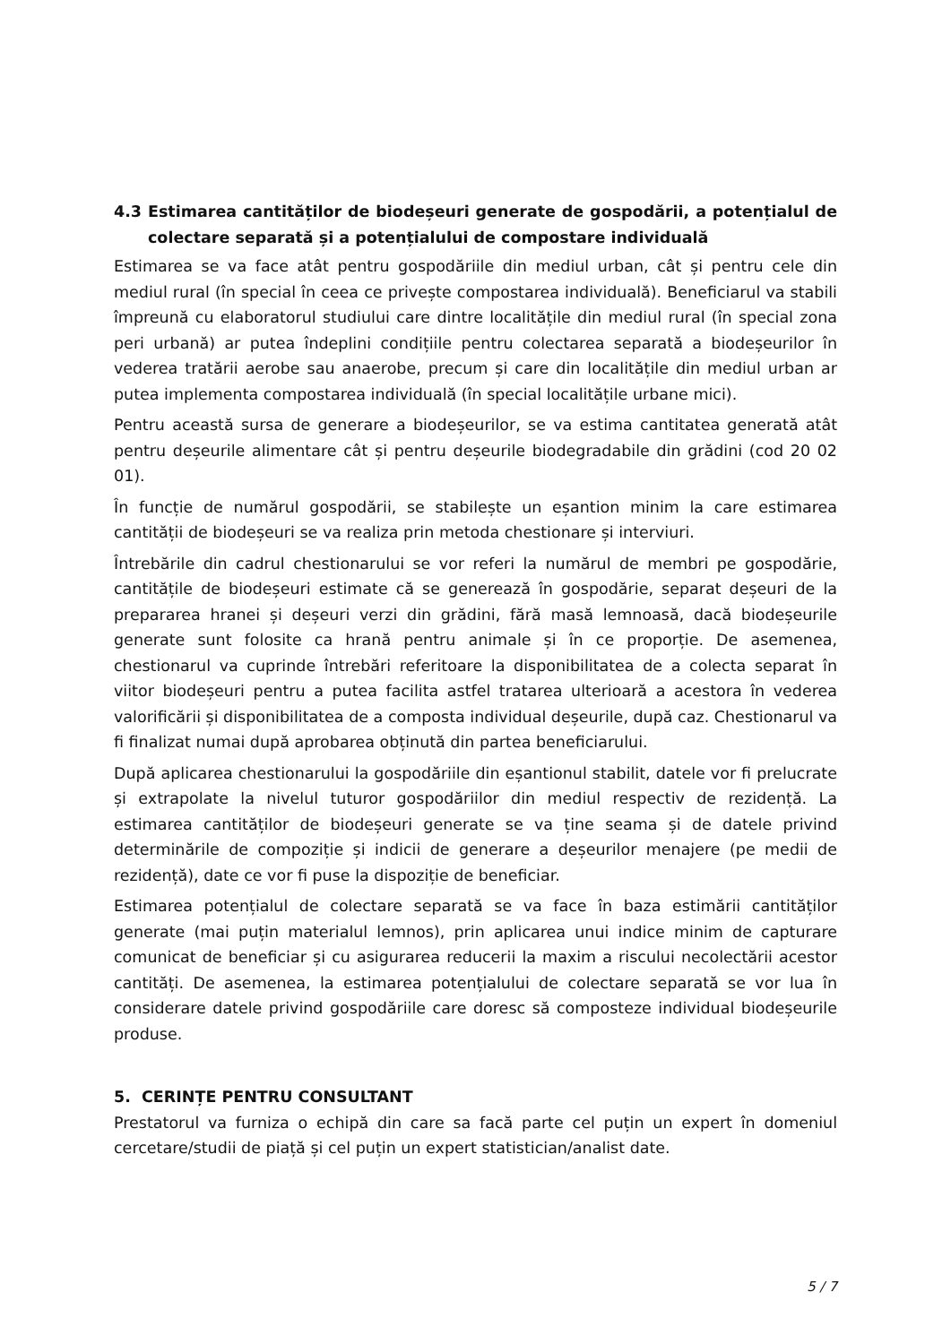4.3 Estimarea cantităților de biodeșeuri generate de gospodării, a potențialul de colectare separată și a potențialului de compostare individuală
Estimarea se va face atât pentru gospodăriile din mediul urban, cât și pentru cele din mediul rural (în special în ceea ce privește compostarea individuală). Beneficiarul va stabili împreună cu elaboratorul studiului care dintre localitățile din mediul rural (în special zona peri urbană) ar putea îndeplini condițiile pentru colectarea separată a biodeșeurilor în vederea tratării aerobe sau anaerobe, precum și care din localitățile din mediul urban ar putea implementa compostarea individuală (în special localitățile urbane mici).
Pentru această sursa de generare a biodeșeurilor, se va estima cantitatea generată atât pentru deșeurile alimentare cât și pentru deșeurile biodegradabile din grădini (cod 20 02 01).
În funcție de numărul gospodării, se stabilește un eșantion minim la care estimarea cantității de biodeșeuri se va realiza prin metoda chestionare și interviuri.
Întrebările din cadrul chestionarului se vor referi la numărul de membri pe gospodărie, cantitățile de biodeșeuri estimate că se generează în gospodărie, separat deșeuri de la prepararea hranei și deșeuri verzi din grădini, fără masă lemnoasă, dacă biodeșeurile generate sunt folosite ca hrană pentru animale și în ce proporție. De asemenea, chestionarul va cuprinde întrebări referitoare la disponibilitatea de a colecta separat în viitor biodeșeuri pentru a putea facilita astfel tratarea ulterioară a acestora în vederea valorificării și disponibilitatea de a composta individual deșeurile, după caz. Chestionarul va fi finalizat numai după aprobarea obținută din partea beneficiarului.
După aplicarea chestionarului la gospodăriile din eșantionul stabilit, datele vor fi prelucrate și extrapolate la nivelul tuturor gospodăriilor din mediul respectiv de rezidență. La estimarea cantităților de biodeșeuri generate se va ține seama și de datele privind determinările de compoziție și indicii de generare a deșeurilor menajere (pe medii de rezidență), date ce vor fi puse la dispoziție de beneficiar.
Estimarea potențialul de colectare separată se va face în baza estimării cantităților generate (mai puțin materialul lemnos), prin aplicarea unui indice minim de capturare comunicat de beneficiar și cu asigurarea reducerii la maxim a riscului necolectării acestor cantități. De asemenea, la estimarea potențialului de colectare separată se vor lua în considerare datele privind gospodăriile care doresc să composteze individual biodeșeurile produse.
5. CERINȚE PENTRU CONSULTANT
Prestatorul va furniza o echipă din care sa facă parte cel puțin un expert în domeniul cercetare/studii de piață și cel puțin un expert statistician/analist date.
5 / 7